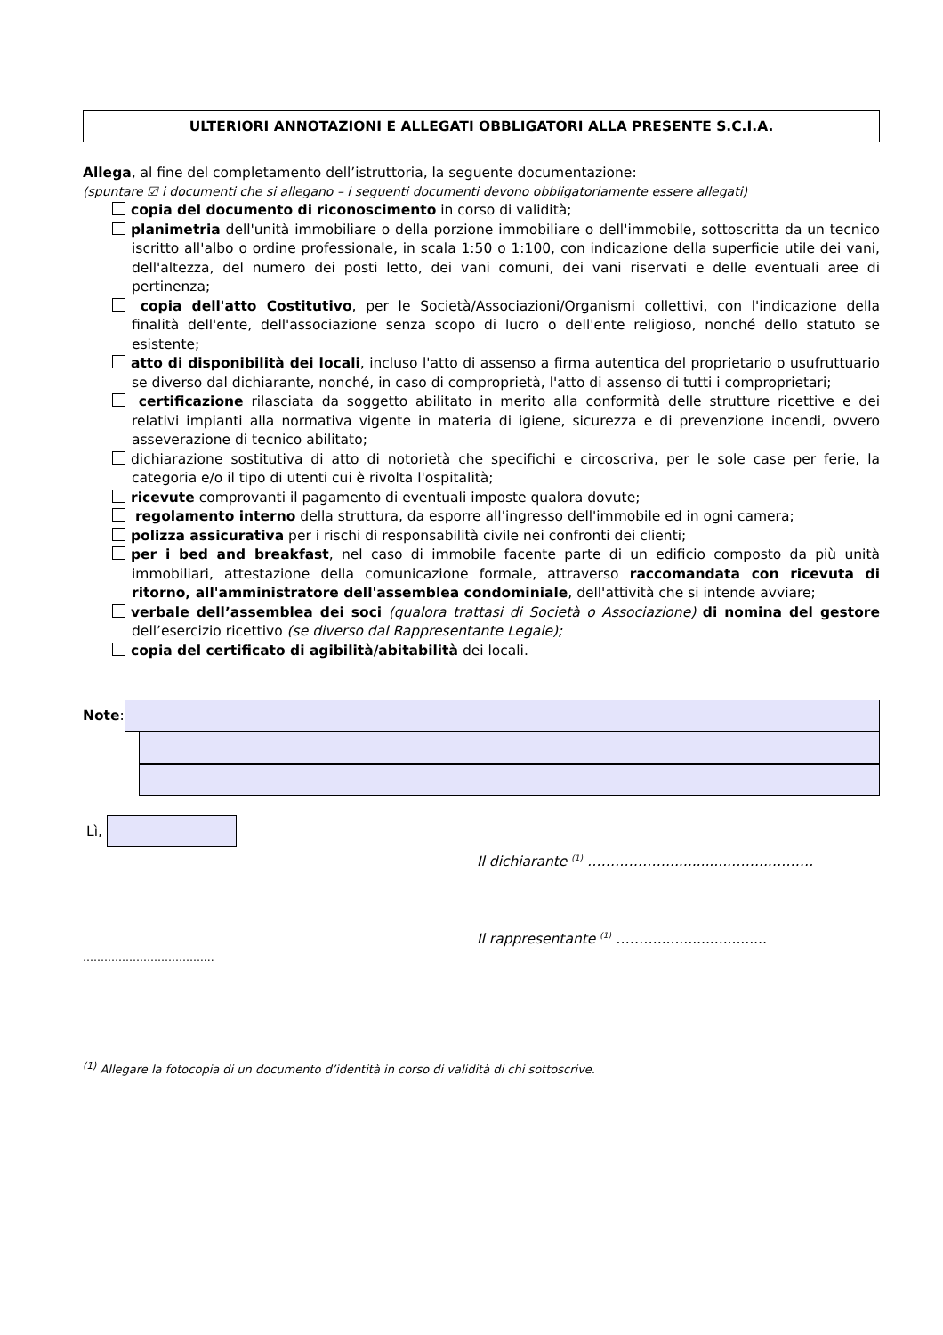ULTERIORI ANNOTAZIONI E ALLEGATI OBBLIGATORI ALLA PRESENTE S.C.I.A.
Allega, al fine del completamento dell’istruttoria, la seguente documentazione:
(spuntare ☑ i documenti che si allegano – i seguenti documenti devono obbligatoriamente essere allegati)
copia del documento di riconoscimento in corso di validità;
planimetria dell'unità immobiliare o della porzione immobiliare o dell'immobile, sottoscritta da un tecnico iscritto all'albo o ordine professionale, in scala 1:50 o 1:100, con indicazione della superficie utile dei vani, dell'altezza, del numero dei posti letto, dei vani comuni, dei vani riservati e delle eventuali aree di pertinenza;
copia dell'atto Costitutivo, per le Società/Associazioni/Organismi collettivi, con l'indicazione della finalità dell'ente, dell'associazione senza scopo di lucro o dell'ente religioso, nonché dello statuto se esistente;
atto di disponibilità dei locali, incluso l'atto di assenso a firma autentica del proprietario o usufruttuario se diverso dal dichiarante, nonché, in caso di comproprietà, l'atto di assenso di tutti i comproprietari;
certificazione rilasciata da soggetto abilitato in merito alla conformità delle strutture ricettive e dei relativi impianti alla normativa vigente in materia di igiene, sicurezza e di prevenzione incendi, ovvero asseverazione di tecnico abilitato;
dichiarazione sostitutiva di atto di notorietà che specifichi e circoscriva, per le sole case per ferie, la categoria e/o il tipo di utenti cui è rivolta l'ospitalità;
ricevute comprovanti il pagamento di eventuali imposte qualora dovute;
regolamento interno della struttura, da esporre all'ingresso dell'immobile ed in ogni camera;
polizza assicurativa per i rischi di responsabilità civile nei confronti dei clienti;
per i bed and breakfast, nel caso di immobile facente parte di un edificio composto da più unità immobiliari, attestazione della comunicazione formale, attraverso raccomandata con ricevuta di ritorno, all'amministratore dell'assemblea condominiale, dell'attività che si intende avviare;
verbale dell’assemblea dei soci (qualora trattasi di Società o Associazione) di nomina del gestore dell’esercizio ricettivo (se diverso dal Rappresentante Legale);
copia del certificato di agibilità/abitabilità dei locali.
Note:
Lì,
Il dichiarante <sup>(1)</sup> ………………..............……...………
Il rappresentante <sup>(1)</sup> ……….........................
…………………………….…
<sup>(1)</sup> Allegare la fotocopia di un documento d’identità in corso di validità di chi sottoscrive.